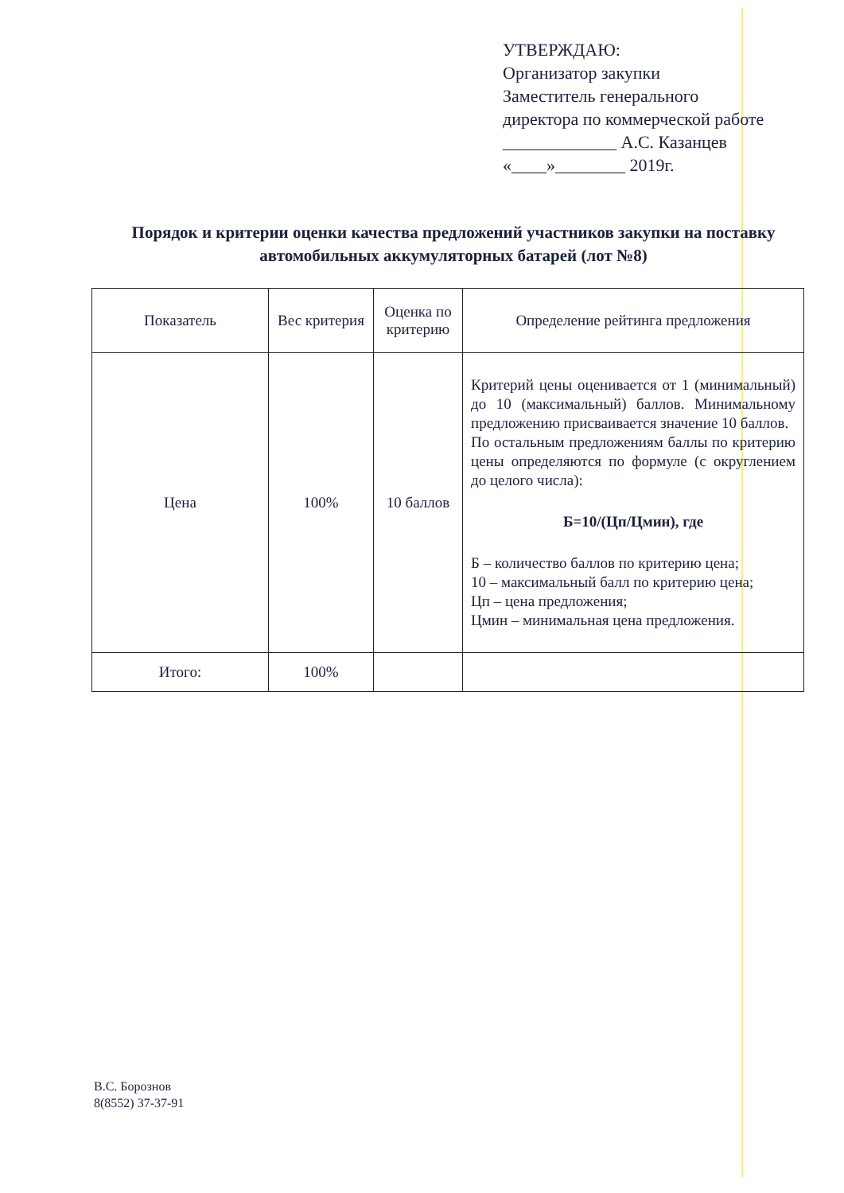УТВЕРЖДАЮ:
Организатор закупки
Заместитель генерального
директора по коммерческой работе
_____________ А.С. Казанцев
«____»________ 2019г.
Порядок и критерии оценки качества предложений участников закупки на поставку автомобильных аккумуляторных батарей (лот №8)
| Показатель | Вес критерия | Оценка по критерию | Определение рейтинга предложения |
| --- | --- | --- | --- |
| Цена | 100% | 10 баллов | Критерий цены оценивается от 1 (минимальный) до 10 (максимальный) баллов. Минимальному предложению присваивается значение 10 баллов. По остальным предложениям баллы по критерию цены определяются по формуле (с округлением до целого числа): Б=10/(Цп/Цмин), где Б – количество баллов по критерию цена; 10 – максимальный балл по критерию цена; Цп – цена предложения; Цмин – минимальная цена предложения. |
| Итого: | 100% | | |
В.С. Борознов
8(8552) 37-37-91